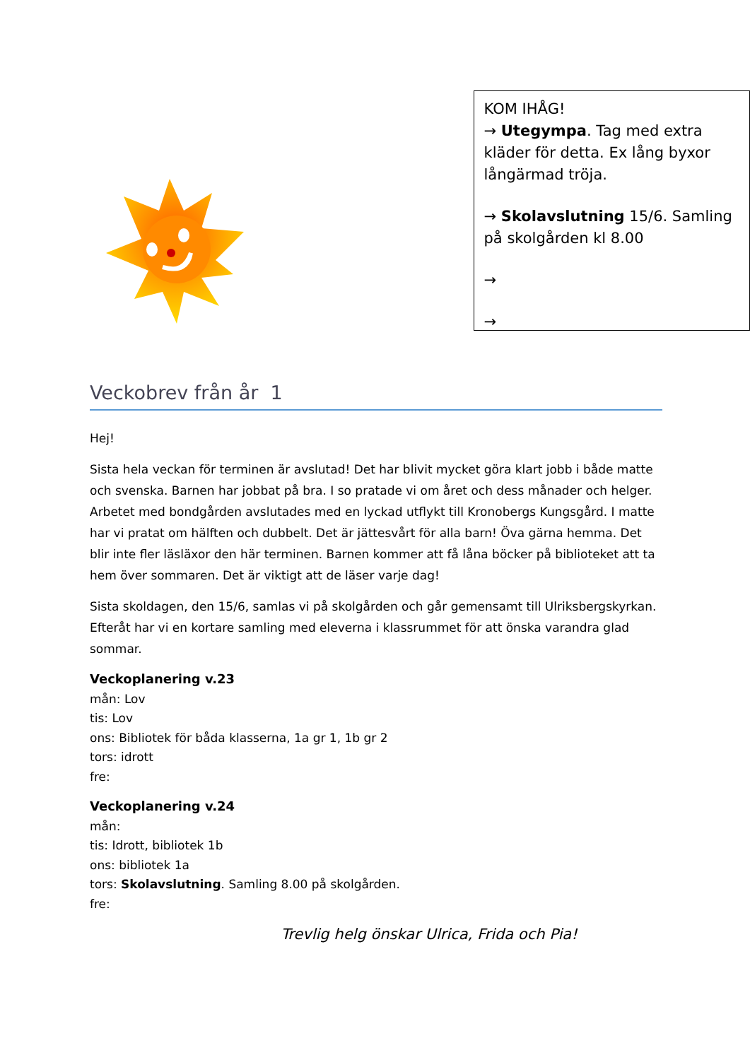KOM IHÅG!
→ Utegympa. Tag med extra kläder för detta. Ex lång byxor långärmad tröja.
→ Skolavslutning 15/6. Samling på skolgården kl 8.00
→
→
Veckobrev från år 1
Hej!
Sista hela veckan för terminen är avslutad! Det har blivit mycket göra klart jobb i både matte och svenska. Barnen har jobbat på bra. I so pratade vi om året och dess månader och helger. Arbetet med bondgården avslutades med en lyckad utflykt till Kronobergs Kungsgård. I matte har vi pratat om hälften och dubbelt. Det är jättesvårt för alla barn! Öva gärna hemma. Det blir inte fler läsläxor den här terminen. Barnen kommer att få låna böcker på biblioteket att ta hem över sommaren. Det är viktigt att de läser varje dag!
Sista skoldagen, den 15/6, samlas vi på skolgården och går gemensamt till Ulriksbergskyrkan. Efteråt har vi en kortare samling med eleverna i klassrummet för att önska varandra glad sommar.
Veckoplanering v.23
mån: Lov
tis: Lov
ons: Bibliotek för båda klasserna, 1a gr 1, 1b gr 2
tors: idrott
fre:
Veckoplanering v.24
mån:
tis: Idrott, bibliotek 1b
ons: bibliotek 1a
tors: Skolavslutning. Samling 8.00 på skolgården.
fre:
Trevlig helg önskar Ulrica, Frida och Pia!